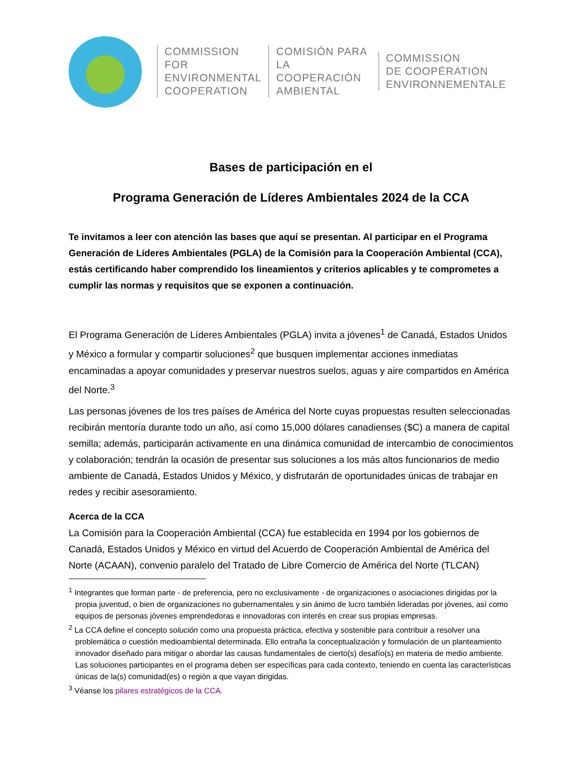COMMISSION FOR
ENVIRONMENTAL
COOPERATION
COMISIÓN PARA
LA COOPERACIÓN
AMBIENTAL
COMMISSION
DE COOPÉRATION
ENVIRONNEMENTALE
Bases de participación en el
Programa Generación de Líderes Ambientales 2024 de la CCA
Te invitamos a leer con atención las bases que aquí se presentan. Al participar en el Programa Generación de Líderes Ambientales (PGLA) de la Comisión para la Cooperación Ambiental (CCA), estás certificando haber comprendido los lineamientos y criterios aplicables y te comprometes a cumplir las normas y requisitos que se exponen a continuación.
El Programa Generación de Líderes Ambientales (PGLA) invita a jóvenes<sup>1</sup> de Canadá, Estados Unidos y México a formular y compartir soluciones<sup>2</sup> que busquen implementar acciones inmediatas encaminadas a apoyar comunidades y preservar nuestros suelos, aguas y aire compartidos en América del Norte.<sup>3</sup>
Las personas jóvenes de los tres países de América del Norte cuyas propuestas resulten seleccionadas recibirán mentoría durante todo un año, así como 15,000 dólares canadienses ($C) a manera de capital semilla; además, participarán activamente en una dinámica comunidad de intercambio de conocimientos y colaboración; tendrán la ocasión de presentar sus soluciones a los más altos funcionarios de medio ambiente de Canadá, Estados Unidos y México, y disfrutarán de oportunidades únicas de trabajar en redes y recibir asesoramiento.
Acerca de la CCA
La Comisión para la Cooperación Ambiental (CCA) fue establecida en 1994 por los gobiernos de Canadá, Estados Unidos y México en virtud del Acuerdo de Cooperación Ambiental de América del Norte (ACAAN), convenio paralelo del Tratado de Libre Comercio de América del Norte (TLCAN)
<sup>1</sup> Integrantes que forman parte - de preferencia, pero no exclusivamente - de organizaciones o asociaciones dirigidas por la propia juventud, o bien de organizaciones no gubernamentales y sin ánimo de lucro también lideradas por jóvenes, así como equipos de personas jóvenes emprendedoras e innovadoras con interés en crear sus propias empresas.
<sup>2</sup> La CCA define el concepto solución como una propuesta práctica, efectiva y sostenible para contribuir a resolver una problemática o cuestión medioambiental determinada. Ello entraña la conceptualización y formulación de un planteamiento innovador diseñado para mitigar o abordar las causas fundamentales de cierto(s) desafío(s) en materia de medio ambiente. Las soluciones participantes en el programa deben ser específicas para cada contexto, teniendo en cuenta las características únicas de la(s) comunidad(es) o región a que vayan dirigidas.
<sup>3</sup> Véanse los pilares estratégicos de la CCA.